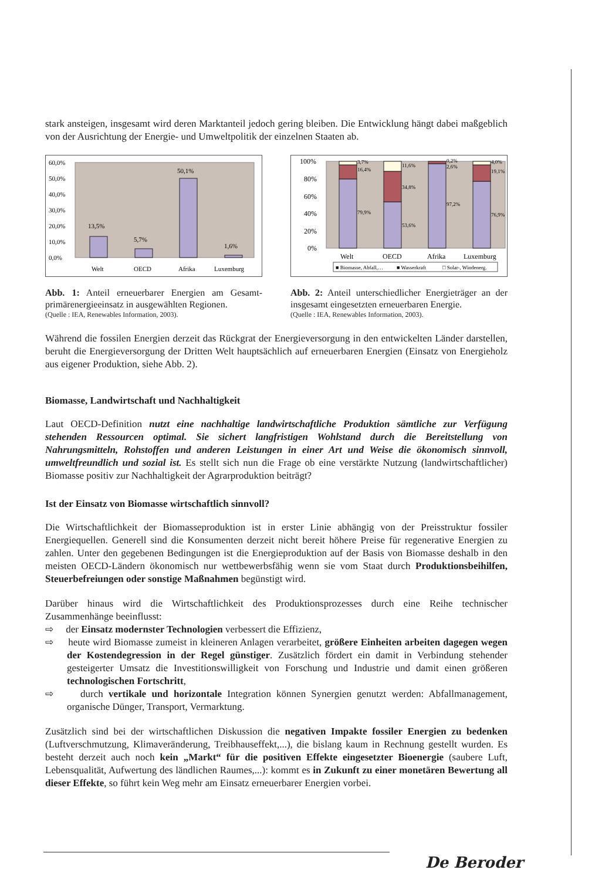stark ansteigen, insgesamt wird deren Marktanteil jedoch gering bleiben. Die Entwicklung hängt dabei maßgeblich von der Ausrichtung der Energie- und Umweltpolitik der einzelnen Staaten ab.
60,0%
50,0%
40,0%
30,0%
20,0%
10,0%
0,0%
13,5%
5,7%
50,1%
1,6%
Welt
OECD
Afrika
Luxemburg
Abb. 1: Anteil erneuerbarer Energien am Gesamt­primärenergieeinsatz in ausgewählten Regionen.
(Quelle : IEA, Renewables Information, 2003).
100%
80%
60%
40%
20%
0%
3,7%
16,4%
79,9%
11,6%
34,8%
53,6%
0,2%
2,6%
97,2%
4,0%
19,1%
76,9%
Welt
OECD
Afrika
Luxemburg
■ Biomasse, Abfall,…
■ Wasserkraft
□ Solar-, Windenerg.
Abb. 2: Anteil unterschiedlicher Energieträger an der insgesamt eingesetzten erneuerbaren Energie.
(Quelle : IEA, Renewables Information, 2003).
Während die fossilen Energien derzeit das Rückgrat der Energieversorgung in den entwickelten Länder darstellen, beruht die Energieversorgung der Dritten Welt hauptsächlich auf erneuerbaren Energien (Einsatz von Energieholz aus eigener Produktion, siehe Abb. 2).
Biomasse, Landwirtschaft und Nachhaltigkeit
Laut OECD-Definition nutzt eine nachhaltige landwirtschaftliche Produktion sämtliche zur Verfügung stehenden Ressourcen optimal. Sie sichert langfristigen Wohlstand durch die Bereitstellung von Nahrungsmitteln, Rohstoffen und anderen Leistungen in einer Art und Weise die ökonomisch sinnvoll, umweltfreundlich und sozial ist. Es stellt sich nun die Frage ob eine verstärkte Nutzung (landwirtschaftlicher) Biomasse positiv zur Nachhaltigkeit der Agrarproduktion beiträgt?
Ist der Einsatz von Biomasse wirtschaftlich sinnvoll?
Die Wirtschaftlichkeit der Biomasseproduktion ist in erster Linie abhängig von der Preisstruktur fossiler Energiequellen. Generell sind die Konsumenten derzeit nicht bereit höhere Preise für regenerative Energien zu zahlen. Unter den gegebenen Bedingungen ist die Energieproduktion auf der Basis von Biomasse deshalb in den meisten OECD-Ländern ökonomisch nur wettbewerbsfähig wenn sie vom Staat durch Produktionsbeihilfen, Steuerbefreiungen oder sonstige Maßnahmen begünstigt wird.
Darüber hinaus wird die Wirtschaftlichkeit des Produktionsprozesses durch eine Reihe technischer Zusammenhänge beeinflusst:
⇨ der Einsatz modernster Technologien verbessert die Effizienz,
⇨ heute wird Biomasse zumeist in kleineren Anlagen verarbeitet, größere Einheiten arbeiten dagegen wegen der Kostendegression in der Regel günstiger. Zusätzlich fördert ein damit in Verbindung stehender gesteigerter Umsatz die Investitionswilligkeit von Forschung und Industrie und damit einen größeren technologischen Fortschritt,
⇨ durch vertikale und horizontale Integration können Synergien genutzt werden: Abfallmanagement, organische Dünger, Transport, Vermarktung.
Zusätzlich sind bei der wirtschaftlichen Diskussion die negativen Impakte fossiler Energien zu bedenken (Luftverschmutzung, Klimaveränderung, Treibhauseffekt,...), die bislang kaum in Rechnung gestellt wurden. Es besteht derzeit auch noch kein „Markt“ für die positiven Effekte eingesetzter Bioenergie (saubere Luft, Lebensqualität, Aufwertung des ländlichen Raumes,...): kommt es in Zukunft zu einer monetären Bewertung all dieser Effekte, so führt kein Weg mehr am Einsatz erneuerbarer Energien vorbei.
De Beroder